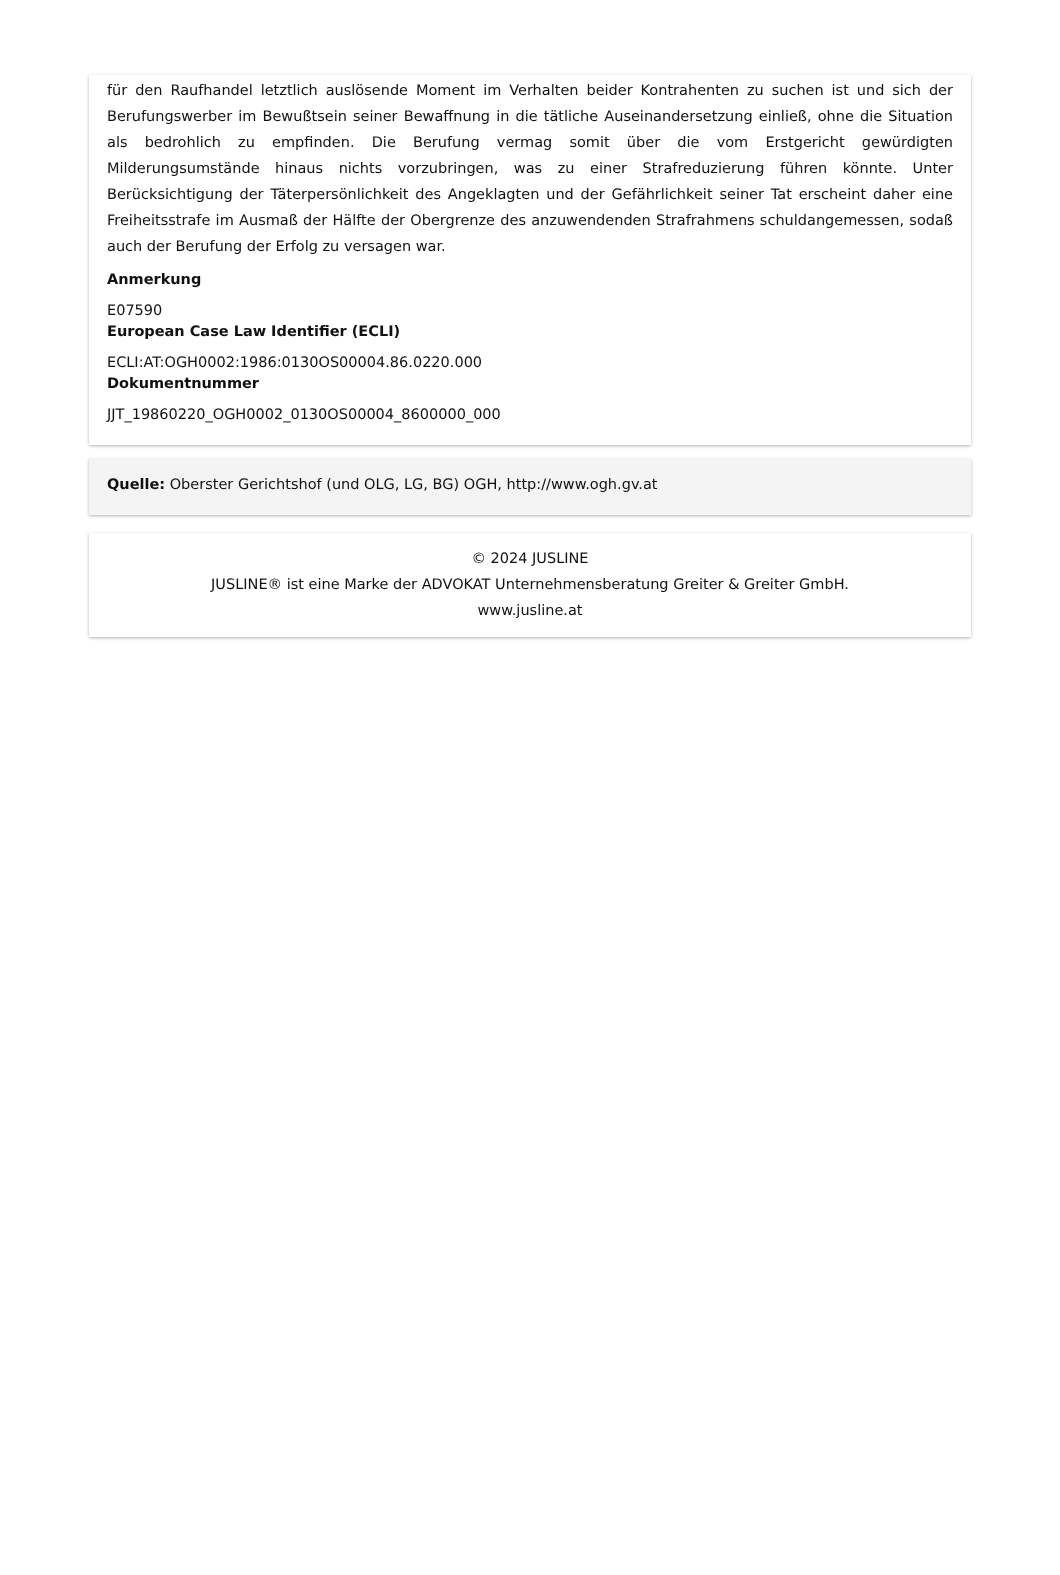für den Raufhandel letztlich auslösende Moment im Verhalten beider Kontrahenten zu suchen ist und sich der Berufungswerber im Bewußtsein seiner Bewaffnung in die tätliche Auseinandersetzung einließ, ohne die Situation als bedrohlich zu empfinden. Die Berufung vermag somit über die vom Erstgericht gewürdigten Milderungsumstände hinaus nichts vorzubringen, was zu einer Strafreduzierung führen könnte. Unter Berücksichtigung der Täterpersönlichkeit des Angeklagten und der Gefährlichkeit seiner Tat erscheint daher eine Freiheitsstrafe im Ausmaß der Hälfte der Obergrenze des anzuwendenden Strafrahmens schuldangemessen, sodaß auch der Berufung der Erfolg zu versagen war.
Anmerkung
E07590
European Case Law Identifier (ECLI)
ECLI:AT:OGH0002:1986:0130OS00004.86.0220.000
Dokumentnummer
JJT_19860220_OGH0002_0130OS00004_8600000_000
Quelle: Oberster Gerichtshof (und OLG, LG, BG) OGH, http://www.ogh.gv.at
© 2024 JUSLINE
JUSLINE® ist eine Marke der ADVOKAT Unternehmensberatung Greiter & Greiter GmbH.
www.jusline.at